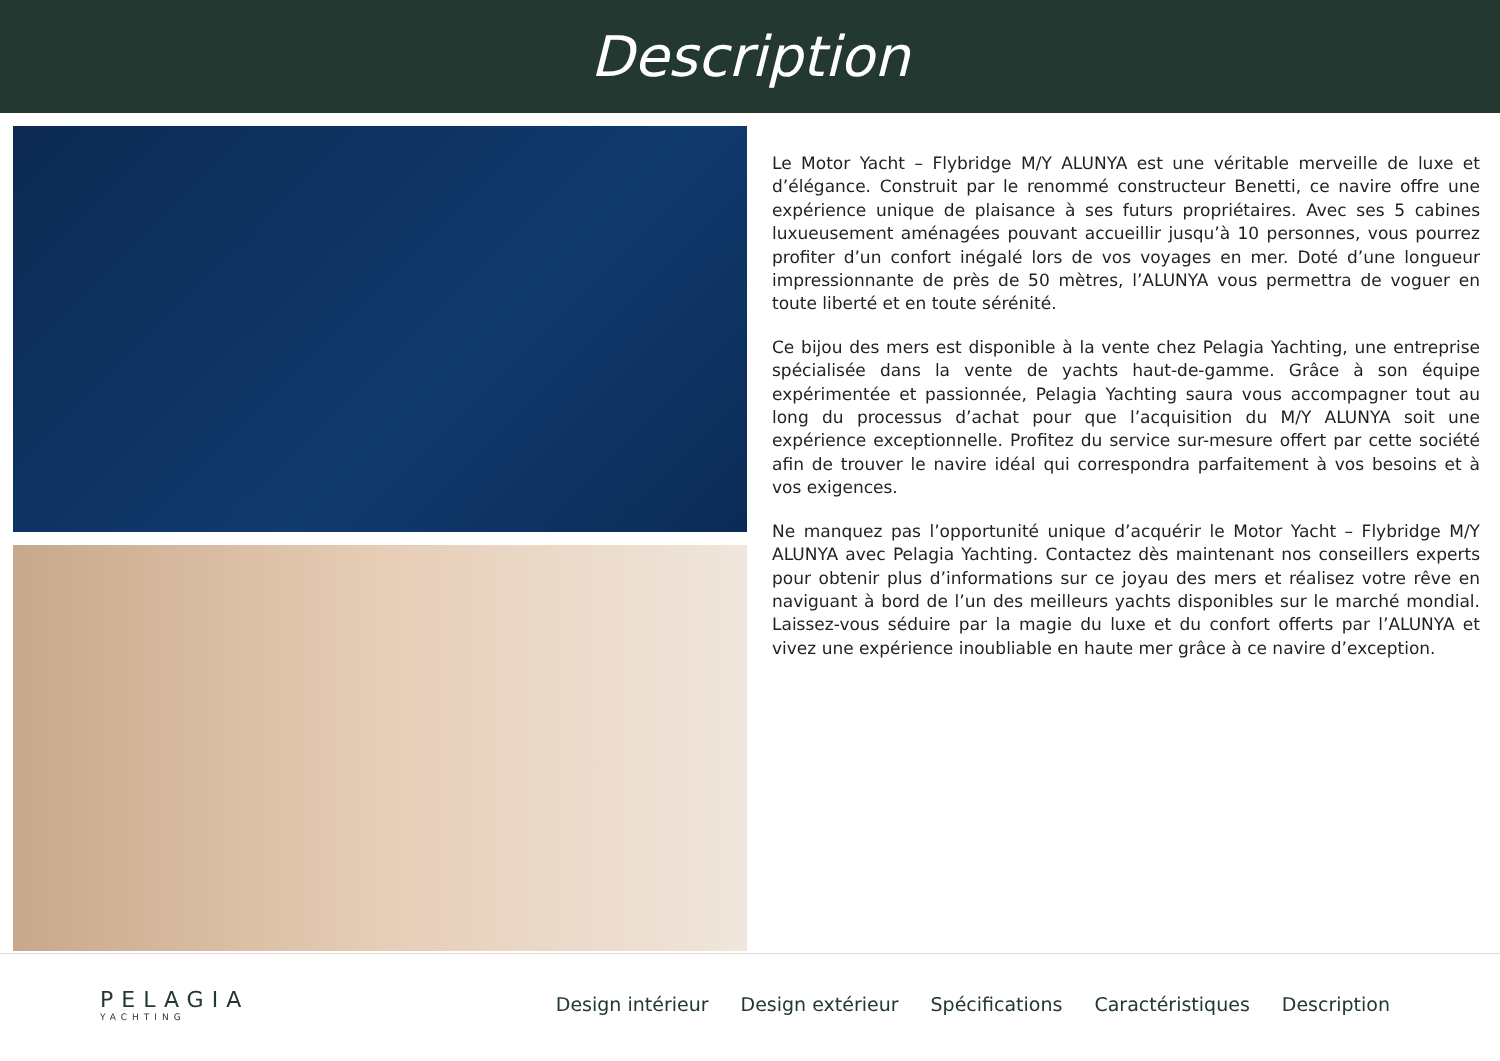Description
Le Motor Yacht – Flybridge M/Y ALUNYA est une véritable merveille de luxe et d’élégance. Construit par le renommé constructeur Benetti, ce navire offre une expérience unique de plaisance à ses futurs propriétaires. Avec ses 5 cabines luxueusement aménagées pouvant accueillir jusqu’à 10 personnes, vous pourrez profiter d’un confort inégalé lors de vos voyages en mer. Doté d’une longueur impressionnante de près de 50 mètres, l’ALUNYA vous permettra de voguer en toute liberté et en toute sérénité.
Ce bijou des mers est disponible à la vente chez Pelagia Yachting, une entreprise spécialisée dans la vente de yachts haut-de-gamme. Grâce à son équipe expérimentée et passionnée, Pelagia Yachting saura vous accompagner tout au long du processus d’achat pour que l’acquisition du M/Y ALUNYA soit une expérience exceptionnelle. Profitez du service sur-mesure offert par cette société afin de trouver le navire idéal qui correspondra parfaitement à vos besoins et à vos exigences.
Ne manquez pas l’opportunité unique d’acquérir le Motor Yacht – Flybridge M/Y ALUNYA avec Pelagia Yachting. Contactez dès maintenant nos conseillers experts pour obtenir plus d’informations sur ce joyau des mers et réalisez votre rêve en naviguant à bord de l’un des meilleurs yachts disponibles sur le marché mondial. Laissez-vous séduire par la magie du luxe et du confort offerts par l’ALUNYA et vivez une expérience inoubliable en haute mer grâce à ce navire d’exception.
PELAGIA
YACHTING
Design intérieur Design extérieur Spécifications Caractéristiques Description